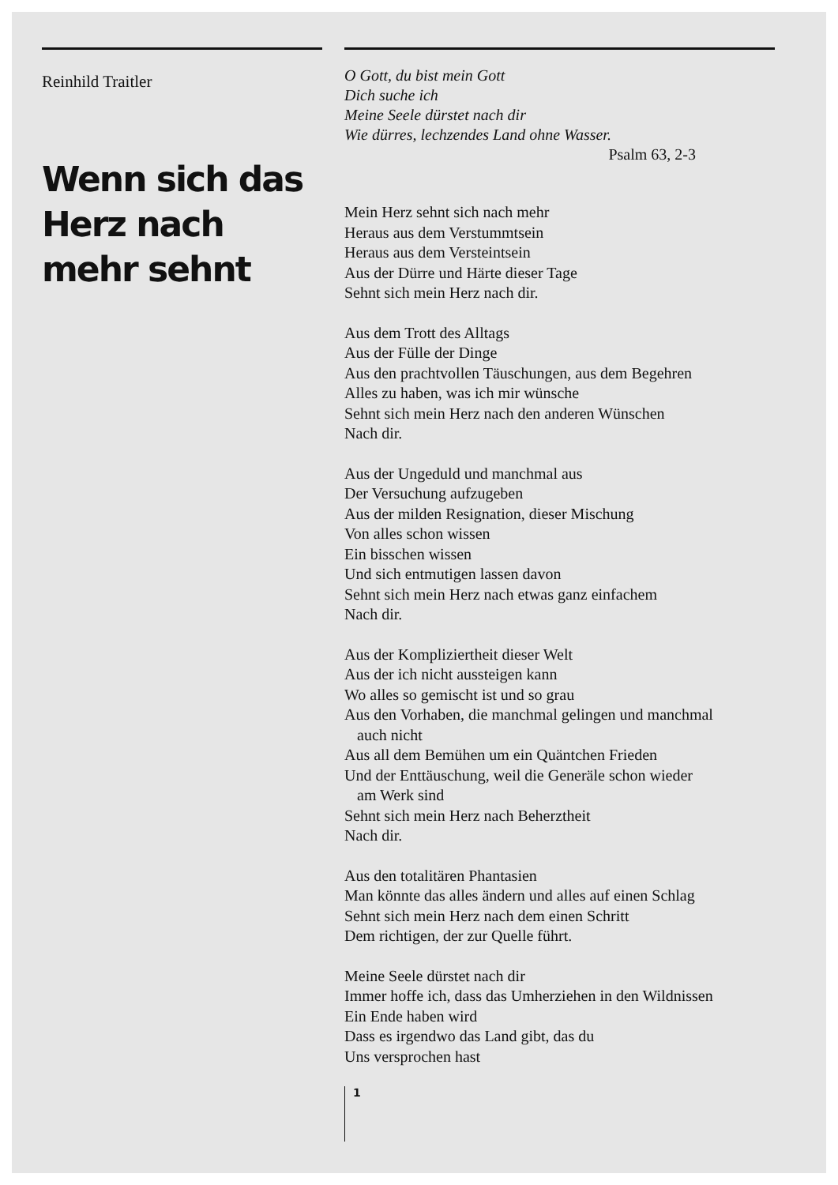Reinhild Traitler
Wenn sich das Herz nach mehr sehnt
O Gott, du bist mein Gott
Dich suche ich
Meine Seele dürstet nach dir
Wie dürres, lechzendes Land ohne Wasser.
Psalm 63, 2-3
Mein Herz sehnt sich nach mehr
Heraus aus dem Verstummtsein
Heraus aus dem Versteintsein
Aus der Dürre und Härte dieser Tage
Sehnt sich mein Herz nach dir.
Aus dem Trott des Alltags
Aus der Fülle der Dinge
Aus den prachtvollen Täuschungen, aus dem Begehren
Alles zu haben, was ich mir wünsche
Sehnt sich mein Herz nach den anderen Wünschen
Nach dir.
Aus der Ungeduld und manchmal aus
Der Versuchung aufzugeben
Aus der milden Resignation, dieser Mischung
Von alles schon wissen
Ein bisschen wissen
Und sich entmutigen lassen davon
Sehnt sich mein Herz nach etwas ganz einfachem
Nach dir.
Aus der Kompliziertheit dieser Welt
Aus der ich nicht aussteigen kann
Wo alles so gemischt ist und so grau
Aus den Vorhaben, die manchmal gelingen und manchmal
auch nicht
Aus all dem Bemühen um ein Quäntchen Frieden
Und der Enttäuschung, weil die Generäle schon wieder
am Werk sind
Sehnt sich mein Herz nach Beherztheit
Nach dir.
Aus den totalitären Phantasien
Man könnte das alles ändern und alles auf einen Schlag
Sehnt sich mein Herz nach dem einen Schritt
Dem richtigen, der zur Quelle führt.
Meine Seele dürstet nach dir
Immer hoffe ich, dass das Umherziehen in den Wildnissen
Ein Ende haben wird
Dass es irgendwo das Land gibt, das du
Uns versprochen hast
1